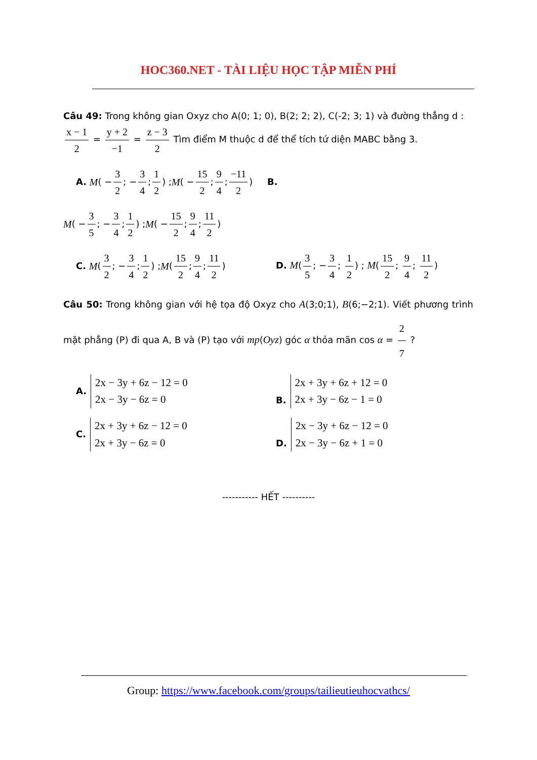HOC360.NET - TÀI LIỆU HỌC TẬP MIỄN PHÍ
Câu 49: Trong không gian Oxyz cho A(0; 1; 0), B(2; 2; 2), C(-2; 3; 1) và đường thẳng d :
x − 1 2 = y + 2 −1 = z − 3 2 Tìm điểm M thuộc d để thể tích tứ diện MABC bằng 3.
A. M ( − 3 2; − 3 4; 1 2) ; M ( − 15 2; 9 4; −11 2) B.
M ( − 3 5; − 3 4; 1 2) ; M ( − 15 2; 9 4; 11 2)
C. M (3 2; − 3 4; 1 2) ; M (15 2; 9 4; 11 2)
D. M(3 5; − 3 4; 1 2) ; M(15 2; 9 4; 11 2)
Câu 50: Trong không gian với hệ tọa độ Oxyz cho A(3;0;1), B(6;−2;1). Viết phương trình mặt phẳng (P) đi qua A, B và (P) tạo với mp(Oyz) góc α thỏa mãn cos α = 2 7 ?
A. 2x − 3y + 6z − 12 = 0
2x − 3y − 6z = 0
B. 2x + 3y + 6z + 12 = 0
2x + 3y − 6z − 1 = 0
C. 2x + 3y + 6z − 12 = 0
2x + 3y − 6z = 0
D. 2x − 3y + 6z − 12 = 0
2x − 3y − 6z + 1 = 0
----------- HẾT ----------
Group: https://www.facebook.com/groups/tailieutieuhocvathcs/